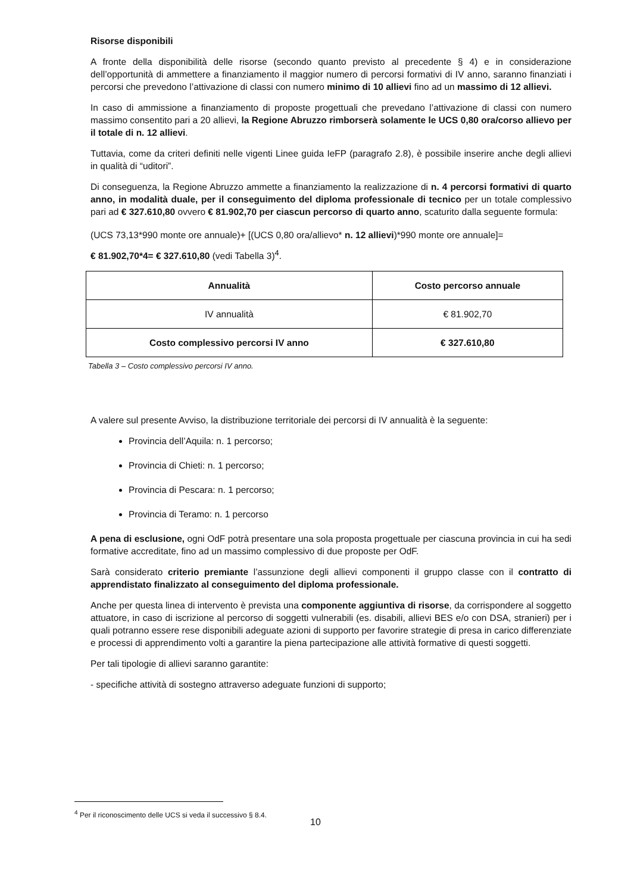Risorse disponibili
A fronte della disponibilità delle risorse (secondo quanto previsto al precedente § 4) e in considerazione dell’opportunità di ammettere a finanziamento il maggior numero di percorsi formativi di IV anno, saranno finanziati i percorsi che prevedono l’attivazione di classi con numero minimo di 10 allievi fino ad un massimo di 12 allievi.
In caso di ammissione a finanziamento di proposte progettuali che prevedano l’attivazione di classi con numero massimo consentito pari a 20 allievi, la Regione Abruzzo rimborserà solamente le UCS 0,80 ora/corso allievo per il totale di n. 12 allievi.
Tuttavia, come da criteri definiti nelle vigenti Linee guida IeFP (paragrafo 2.8), è possibile inserire anche degli allievi in qualità di “uditori”.
Di conseguenza, la Regione Abruzzo ammette a finanziamento la realizzazione di n. 4 percorsi formativi di quarto anno, in modalità duale, per il conseguimento del diploma professionale di tecnico per un totale complessivo pari ad € 327.610,80 ovvero € 81.902,70 per ciascun percorso di quarto anno, scaturito dalla seguente formula:
(UCS 73,13*990 monte ore annuale)+ [(UCS 0,80 ora/allievo* n. 12 allievi)*990 monte ore annuale]=
€ 81.902,70*4= € 327.610,80 (vedi Tabella 3)<sup>4</sup>.
| Annualità | Costo percorso annuale |
| --- | --- |
| IV annualità | € 81.902,70 |
| Costo complessivo percorsi IV anno | € 327.610,80 |
Tabella 3 – Costo complessivo percorsi IV anno.
A valere sul presente Avviso, la distribuzione territoriale dei percorsi di IV annualità è la seguente:
Provincia dell’Aquila: n. 1 percorso;
Provincia di Chieti: n. 1 percorso;
Provincia di Pescara: n. 1 percorso;
Provincia di Teramo: n. 1 percorso
A pena di esclusione, ogni OdF potrà presentare una sola proposta progettuale per ciascuna provincia in cui ha sedi formative accreditate, fino ad un massimo complessivo di due proposte per OdF.
Sarà considerato criterio premiante l’assunzione degli allievi componenti il gruppo classe con il contratto di apprendistato finalizzato al conseguimento del diploma professionale.
Anche per questa linea di intervento è prevista una componente aggiuntiva di risorse, da corrispondere al soggetto attuatore, in caso di iscrizione al percorso di soggetti vulnerabili (es. disabili, allievi BES e/o con DSA, stranieri) per i quali potranno essere rese disponibili adeguate azioni di supporto per favorire strategie di presa in carico differenziate e processi di apprendimento volti a garantire la piena partecipazione alle attività formative di questi soggetti.
Per tali tipologie di allievi saranno garantite:
- specifiche attività di sostegno attraverso adeguate funzioni di supporto;
<sup>4</sup> Per il riconoscimento delle UCS si veda il successivo § 8.4.
10